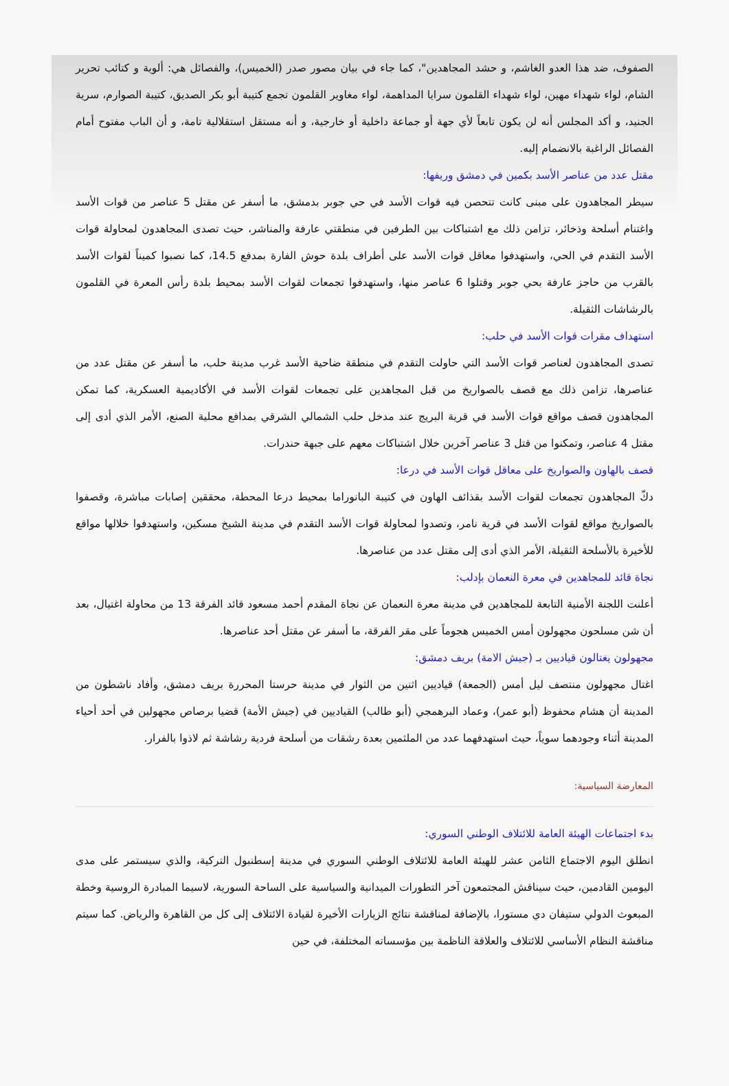الصفوف، ضد هذا العدو الغاشم، و حشد المجاهدين"، كما جاء في بيان مصور صدر (الخميس)، والفصائل هي: ألوية و كتائب تحرير الشام، لواء شهداء مهين، لواء شهداء القلمون سرايا المداهمة، لواء مغاوير القلمون تجمع كتيبة أبو بكر الصديق، كتيبة الصوارم، سرية الجنيد، و أكد المجلس أنه لن يكون تابعاً لأي جهة أو جماعة داخلية أو خارجية، و أنه مستقل استقلالية تامة، و أن الباب مفتوح أمام الفصائل الراغبة بالانضمام إليه.
مقتل عدد من عناصر الأسد بكمين في دمشق وريفها:
سيطر المجاهدون على مبنى كانت تتحصن فيه قوات الأسد في حي جوبر بدمشق، ما أسفر عن مقتل 5 عناصر من قوات الأسد واغتنام أسلحة وذخائر، تزامن ذلك مع اشتباكات بين الطرفين في منطقتي عارفة والمناشر، حيث تصدى المجاهدون لمحاولة قوات الأسد التقدم في الحي، واستهدفوا معاقل قوات الأسد على أطراف بلدة حوش الفارة بمدفع 14.5، كما نصبوا كميناً لقوات الأسد بالقرب من حاجز عارفة بحي جوبر وقتلوا 6 عناصر منها، واستهدفوا تجمعات لقوات الأسد بمحيط بلدة رأس المعرة في القلمون بالرشاشات الثقيلة.
استهداف مقرات قوات الأسد في حلب:
تصدى المجاهدون لعناصر قوات الأسد التي حاولت التقدم في منطقة ضاحية الأسد غرب مدينة حلب، ما أسفر عن مقتل عدد من عناصرها، تزامن ذلك مع قصف بالصواريخ من قبل المجاهدين على تجمعات لقوات الأسد في الأكاديمية العسكرية، كما تمكن المجاهدون قصف مواقع قوات الأسد في قرية البريج عند مدخل حلب الشمالي الشرقي بمدافع محلية الصنع، الأمر الذي أدى إلى مقتل 4 عناصر، وتمكنوا من قتل 3 عناصر آخرين خلال اشتباكات معهم على جبهة حندرات.
قصف بالهاون والصواريخ على معاقل قوات الأسد في درعا:
دكّ المجاهدون تجمعات لقوات الأسد بقذائف الهاون في كتيبة البانوراما بمحيط درعا المحطة، محققين إصابات مباشرة، وقصفوا بالصواريخ مواقع لقوات الأسد في قرية نامر، وتصدوا لمحاولة قوات الأسد التقدم في مدينة الشيخ مسكين، واستهدفوا خلالها مواقع للأخيرة بالأسلحة الثقيلة، الأمر الذي أدى إلى مقتل عدد من عناصرها.
نجاة قائد للمجاهدين في معرة النعمان بإدلب:
أعلنت اللجنة الأمنية التابعة للمجاهدين في مدينة معرة النعمان عن نجاة المقدم أحمد مسعود قائد الفرقة 13 من محاولة اغتيال، بعد أن شن مسلحون مجهولون أمس الخميس هجوماً على مقر الفرقة، ما أسفر عن مقتل أحد عناصرها.
مجهولون يغتالون قياديين بـ (جيش الامة) بريف دمشق:
اغتال مجهولون منتصف ليل أمس (الجمعة) قياديين اثنين من الثوار في مدينة حرستا المحررة بريف دمشق، وأفاد ناشطون من المدينة أن هشام محفوظ (أبو عمر)، وعماد البرهمجي (أبو طالب) القياديين في (جيش الأمة) قضيا برصاص مجهولين في أحد أحياء المدينة أثناء وجودهما سوياً، حيث استهدفهما عدد من الملثمين بعدة رشقات من أسلحة فردية رشاشة ثم لاذوا بالفرار.
المعارضة السياسية:
بدء اجتماعات الهيئة العامة للائتلاف الوطني السوري:
انطلق اليوم الاجتماع الثامن عشر للهيئة العامة للائتلاف الوطني السوري في مدينة إسطنبول التركية، والذي سيستمر على مدى اليومين القادمين، حيث سيناقش المجتمعون آخر التطورات الميدانية والسياسية على الساحة السورية، لاسيما المبادرة الروسية وخطة المبعوث الدولي ستيفان دي مستورا، بالإضافة لمناقشة نتائج الزيارات الأخيرة لقيادة الائتلاف إلى كل من القاهرة والرياض. كما سيتم مناقشة النظام الأساسي للائتلاف والعلاقة الناظمة بين مؤسساته المختلفة، في حين